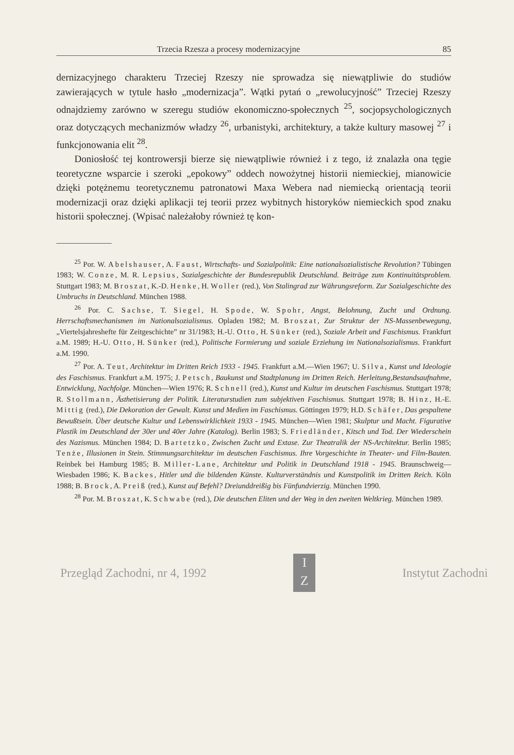Trzecia Rzesza a procesy modernizacyjne 85
dernizacyjnego charakteru Trzeciej Rzeszy nie sprowadza się niewątpliwie do studiów zawierających w tytule hasło „modernizacja”. Wątki pytań o „rewolucyjność” Trzeciej Rzeszy odnajdziemy zarówno w szeregu studiów ekonomiczno-społecznych <sup>25</sup>, socjopsychologicznych oraz dotyczących mechanizmów władzy <sup>26</sup>, urbanistyki, architektury, a także kultury masowej <sup>27</sup> i funkcjonowania elit <sup>28</sup>.
Doniosłość tej kontrowersji bierze się niewątpliwie również i z tego, iż znalazła ona tęgie teoretyczne wsparcie i szeroki „epokowy” oddech nowożytnej historii niemieckiej, mianowicie dzięki potężnemu teoretycznemu patronatowi Maxa Webera nad niemiecką orientacją teorii modernizacji oraz dzięki aplikacji tej teorii przez wybitnych historyków niemieckich spod znaku historii społecznej. (Wpisać należałoby również tę kon-
<sup>25</sup> Por. W. Abelshauser, A. Faust, Wirtschafts- und Sozialpolitik: Eine nationalsozialistische Revolution? Tübingen 1983; W. Conze, M. R. Lepsius, Sozialgeschichte der Bundesrepublik Deutschland. Beiträge zum Kontinuitätsproblem. Stuttgart 1983; M. Broszat, K.-D. Henke, H. Woller (red.), Von Stalingrad zur Währungsreform. Zur Sozialgeschichte des Umbruchs in Deutschland. München 1988.
<sup>26</sup> Por. C. Sachse, T. Siegel, H. Spode, W. Spohr, Angst, Belohnung, Zucht und Ordnung. Herrschaftsmechanismen im Nationalsozialismus. Opladen 1982; M. Broszat, Zur Struktur der NS-Massenbewegung, „Viertelsjahreshefte für Zeitgeschichte” nr 31/1983; H.-U. Otto, H. Sünker (red.), Soziale Arbeit und Faschismus. Frankfurt a.M. 1989; H.-U. Otto, H. Sünker (red.), Politische Formierung und soziale Erziehung im Nationalsozialismus. Frankfurt a.M. 1990.
<sup>27</sup> Por. A. Teut, Architektur im Dritten Reich 1933 - 1945. Frankfurt a.M.—Wien 1967; U. Silva, Kunst und Ideologie des Faschismus. Frankfurt a.M. 1975; J. Petsch, Baukunst und Stadtplanung im Dritten Reich. Herleitung,Bestandsaufnahme, Entwicklung, Nachfolge. München—Wien 1976; R. Schnell (red.), Kunst und Kultur im deutschen Faschismus. Stuttgart 1978; R. Stollmann, Ästhetisierung der Politik. Literaturstudien zum subjektiven Faschismus. Stuttgart 1978; B. Hinz, H.-E. Mittig (red.), Die Dekoration der Gewalt. Kunst und Medien im Faschismus. Göttingen 1979; H.D. Schäfer, Das gespaltene Bewußtsein. Über deutsche Kultur und Lebenswirklichkeit 1933 - 1945. München—Wien 1981; Skulptur und Macht. Figurative Plastik im Deutschland der 30er und 40er Jahre (Katalog). Berlin 1983; S. Friedländer, Kitsch und Tod. Der Wiederschein des Nazismus. München 1984; D. Bartetzko, Zwischen Zucht und Extase. Zur Theatralik der NS-Architektur. Berlin 1985; Tenże, Illusionen in Stein. Stimmungsarchitektur im deutschen Faschismus. Ihre Vorgeschichte in Theater- und Film-Bauten. Reinbek bei Hamburg 1985; B. Miller-Lane, Architektur und Politik in Deutschland 1918 - 1945. Braunschweig—Wiesbaden 1986; K. Backes, Hitler und die bildenden Künste. Kulturverständnis und Kunstpolitik im Dritten Reich. Köln 1988; B. Brock, A. Preiß (red.), Kunst auf Befehl? Dreiunddreißig bis Fünfundvierzig. München 1990.
<sup>28</sup> Por. M. Broszat, K. Schwabe (red.), Die deutschen Eliten und der Weg in den zweiten Weltkrieg. München 1989.
Przegląd Zachodni, nr 4, 1992
I
Z
Instytut Zachodni